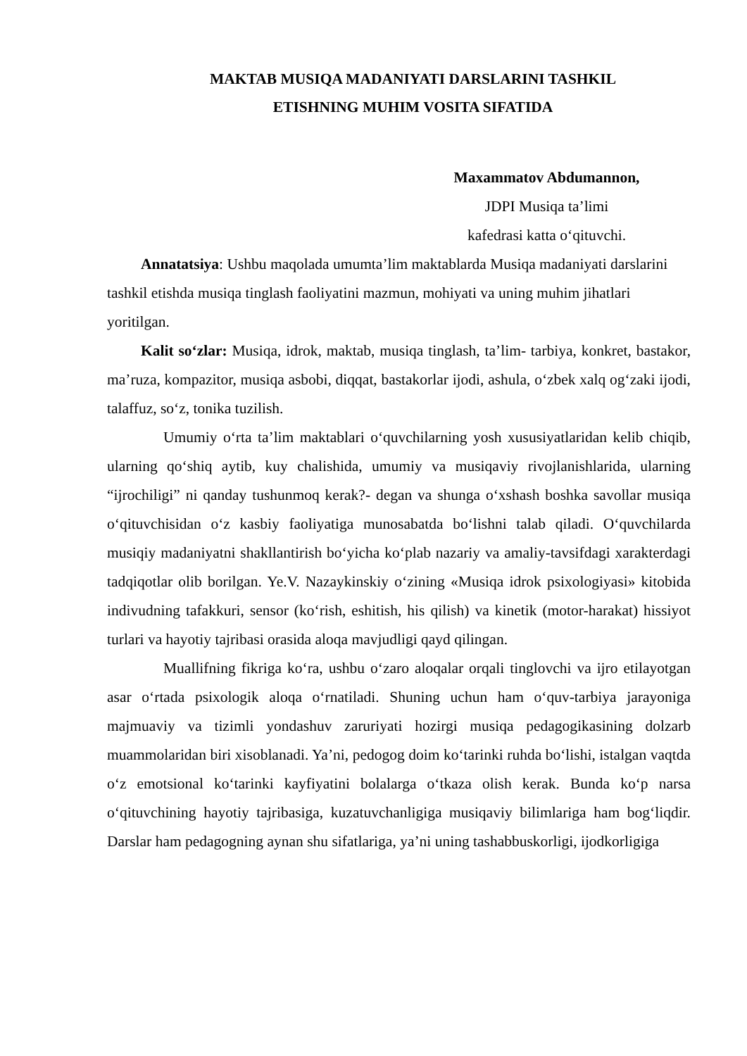MAKTAB MUSIQA MADANIYATI DARSLARINI TASHKIL
ETISHNING MUHIM VOSITA SIFATIDA
Maxammatov Abdumannon,
JDPI Musiqa ta’limi
kafedrasi katta o‘qituvchi.
Annatatsiya: Ushbu maqolada umumta’lim maktablarda Musiqa madaniyati darslarini tashkil etishda musiqa tinglash faoliyatini mazmun, mohiyati va uning muhim jihatlari yoritilgan.
Kalit so‘zlar: Musiqa, idrok, maktab, musiqa tinglash, ta’lim- tarbiya, konkret, bastakor, ma’ruza, kompazitor, musiqa asbobi, diqqat, bastakorlar ijodi, ashula, o‘zbek xalq og‘zaki ijodi, talaffuz, so‘z, tonika tuzilish.
Umumiy o‘rta ta’lim maktablari o‘quvchilarning yosh xususiyatlaridan kelib chiqib, ularning qo‘shiq aytib, kuy chalishida, umumiy va musiqaviy rivojlanishlarida, ularning “ijrochiligi” ni qanday tushunmoq kerak?- degan va shunga o‘xshash boshka savollar musiqa o‘qituvchisidan o‘z kasbiy faoliyatiga munosabatda bo‘lishni talab qiladi. O‘quvchilarda musiqiy madaniyatni shakllantirish bo‘yicha ko‘plab nazariy va amaliy-tavsifdagi xarakterdagi tadqiqotlar olib borilgan. Ye.V. Nazaykinskiy o‘zining «Musiqa idrok psixologiyasi» kitobida indivudning tafakkuri, sensor (ko‘rish, eshitish, his qilish) va kinetik (motor-harakat) hissiyot turlari va hayotiy tajribasi orasida aloqa mavjudligi qayd qilingan.
Muallifning fikriga ko‘ra, ushbu o‘zaro aloqalar orqali tinglovchi va ijro etilayotgan asar o‘rtada psixologik aloqa o‘rnatiladi. Shuning uchun ham o‘quv-tarbiya jarayoniga majmuaviy va tizimli yondashuv zaruriyati hozirgi musiqa pedagogikasining dolzarb muammolaridan biri xisoblanadi. Ya’ni, pedogog doim ko‘tarinki ruhda bo‘lishi, istalgan vaqtda o‘z emotsional ko‘tarinki kayfiyatini bolalarga o‘tkaza olish kerak. Bunda ko‘p narsa o‘qituvchining hayotiy tajribasiga, kuzatuvchanligiga musiqaviy bilimlariga ham bog‘liqdir. Darslar ham pedagogning aynan shu sifatlariga, ya’ni uning tashabbuskorligi, ijodkorligiga